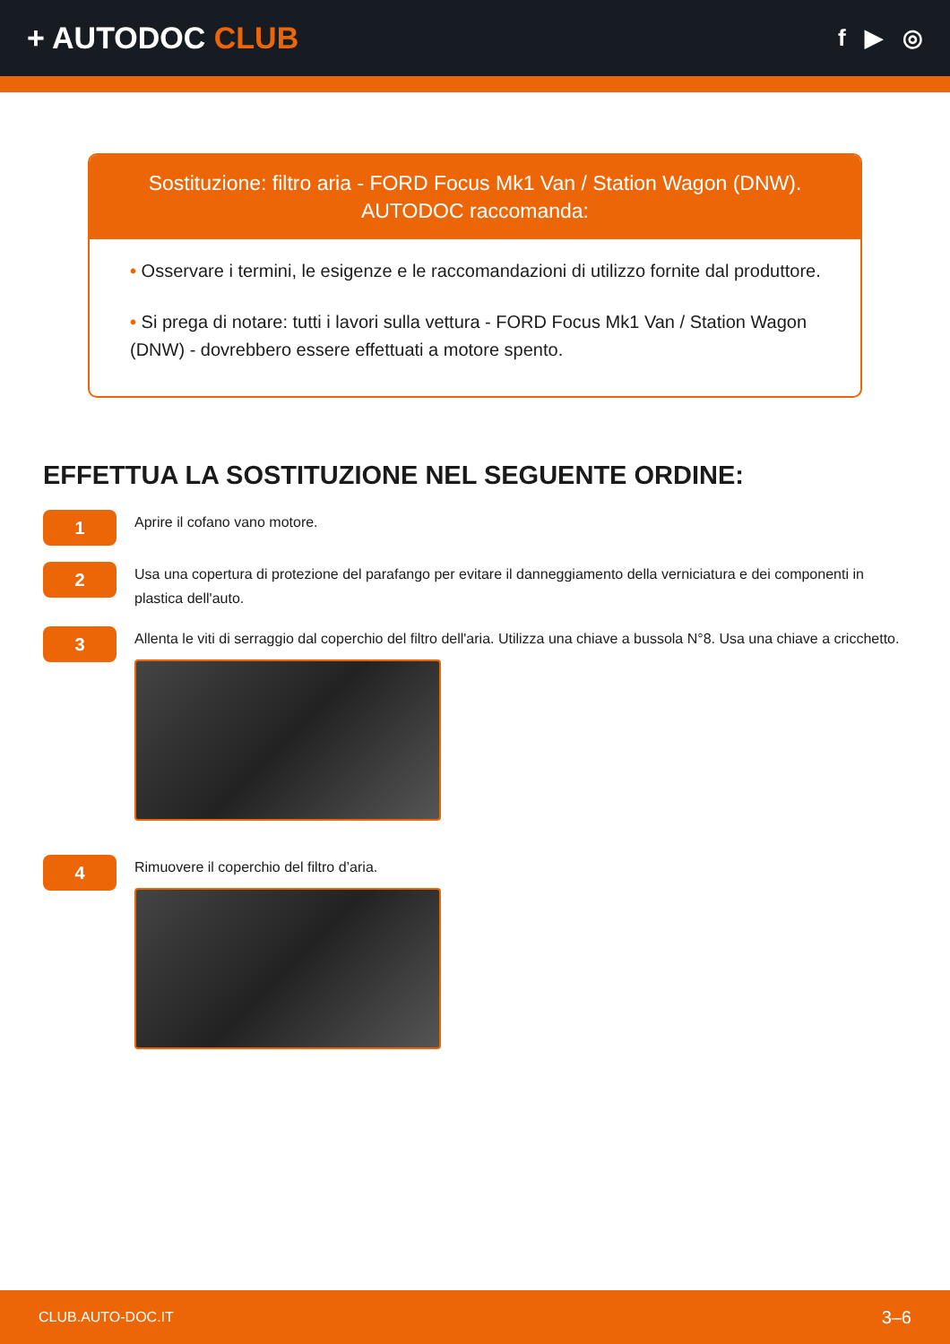+ AUTODOC CLUB
f ▶ ◎
Sostituzione: filtro aria - FORD Focus Mk1 Van / Station Wagon (DNW).
AUTODOC raccomanda:
• Osservare i termini, le esigenze e le raccomandazioni di utilizzo fornite dal produttore.
• Si prega di notare: tutti i lavori sulla vettura - FORD Focus Mk1 Van / Station Wagon (DNW) - dovrebbero essere effettuati a motore spento.
EFFETTUA LA SOSTITUZIONE NEL SEGUENTE ORDINE:
1
Aprire il cofano vano motore.
2
Usa una copertura di protezione del parafango per evitare il danneggiamento della verniciatura e dei componenti in plastica dell'auto.
3
Allenta le viti di serraggio dal coperchio del filtro dell'aria. Utilizza una chiave a bussola N°8. Usa una chiave a cricchetto.
4
Rimuovere il coperchio del filtro d’aria.
CLUB.AUTO-DOC.IT 3–6